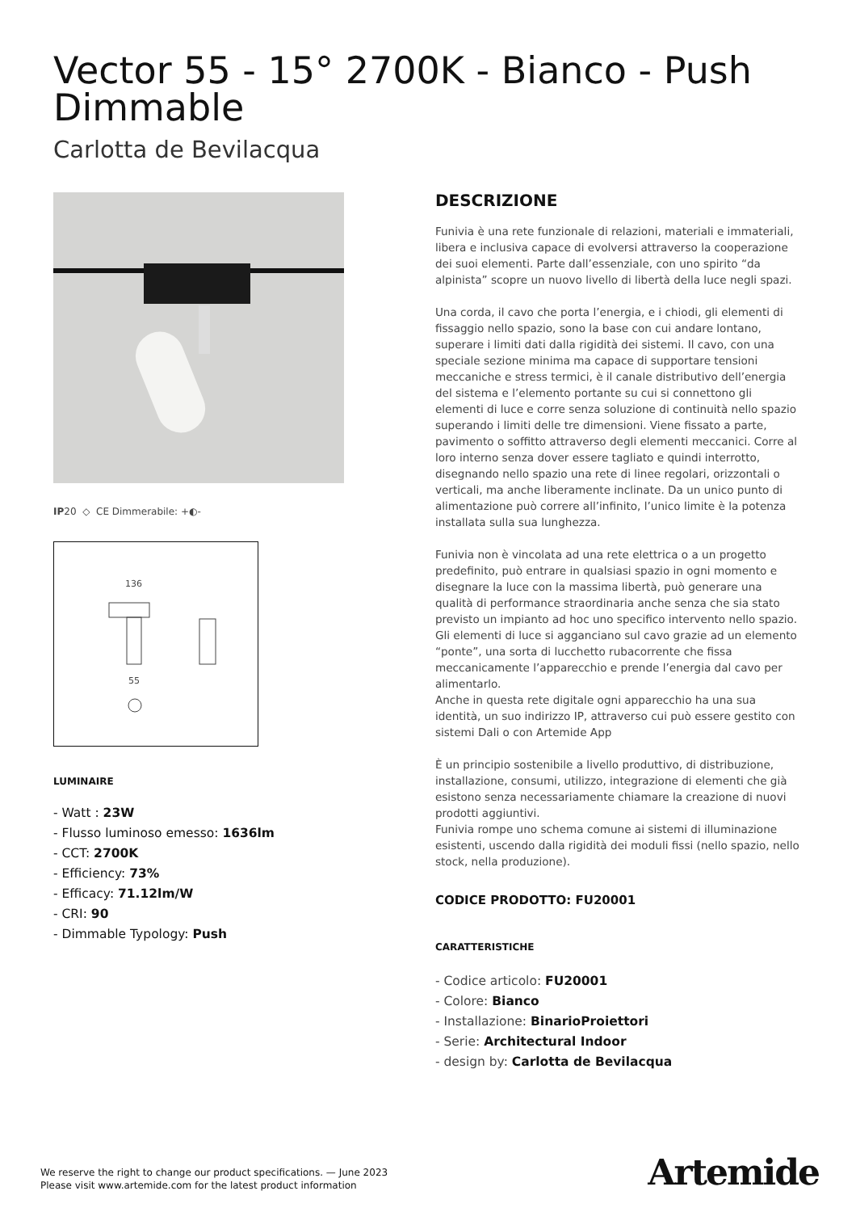Vector 55 - 15° 2700K - Bianco - Push Dimmable
Carlotta de Bevilacqua
IP20 ◇ CE Dimmerabile: +◐-
136
55
LUMINAIRE
- Watt : 23W
- Flusso luminoso emesso: 1636lm
- CCT: 2700K
- Efficiency: 73%
- Efficacy: 71.12lm/W
- CRI: 90
- Dimmable Typology: Push
DESCRIZIONE
Funivia è una rete funzionale di relazioni, materiali e immateriali, libera e inclusiva capace di evolversi attraverso la cooperazione dei suoi elementi. Parte dall’essenziale, con uno spirito “da alpinista” scopre un nuovo livello di libertà della luce negli spazi.
Una corda, il cavo che porta l’energia, e i chiodi, gli elementi di fissaggio nello spazio, sono la base con cui andare lontano, superare i limiti dati dalla rigidità dei sistemi. Il cavo, con una speciale sezione minima ma capace di supportare tensioni meccaniche e stress termici, è il canale distributivo dell’energia del sistema e l’elemento portante su cui si connettono gli elementi di luce e corre senza soluzione di continuità nello spazio superando i limiti delle tre dimensioni. Viene fissato a parte, pavimento o soffitto attraverso degli elementi meccanici. Corre al loro interno senza dover essere tagliato e quindi interrotto, disegnando nello spazio una rete di linee regolari, orizzontali o verticali, ma anche liberamente inclinate. Da un unico punto di alimentazione può correre all’infinito, l’unico limite è la potenza installata sulla sua lunghezza.
Funivia non è vincolata ad una rete elettrica o a un progetto predefinito, può entrare in qualsiasi spazio in ogni momento e disegnare la luce con la massima libertà, può generare una qualità di performance straordinaria anche senza che sia stato previsto un impianto ad hoc uno specifico intervento nello spazio.
Gli elementi di luce si agganciano sul cavo grazie ad un elemento “ponte”, una sorta di lucchetto rubacorrente che fissa meccanicamente l’apparecchio e prende l’energia dal cavo per alimentarlo.
Anche in questa rete digitale ogni apparecchio ha una sua identità, un suo indirizzo IP, attraverso cui può essere gestito con sistemi Dali o con Artemide App
È un principio sostenibile a livello produttivo, di distribuzione, installazione, consumi, utilizzo, integrazione di elementi che già esistono senza necessariamente chiamare la creazione di nuovi prodotti aggiuntivi.
Funivia rompe uno schema comune ai sistemi di illuminazione esistenti, uscendo dalla rigidità dei moduli fissi (nello spazio, nello stock, nella produzione).
CODICE PRODOTTO: FU20001
CARATTERISTICHE
- Codice articolo: FU20001
- Colore: Bianco
- Installazione: BinarioProiettori
- Serie: Architectural Indoor
- design by: Carlotta de Bevilacqua
We reserve the right to change our product specifications. — June 2023
Please visit www.artemide.com for the latest product information
Artemide